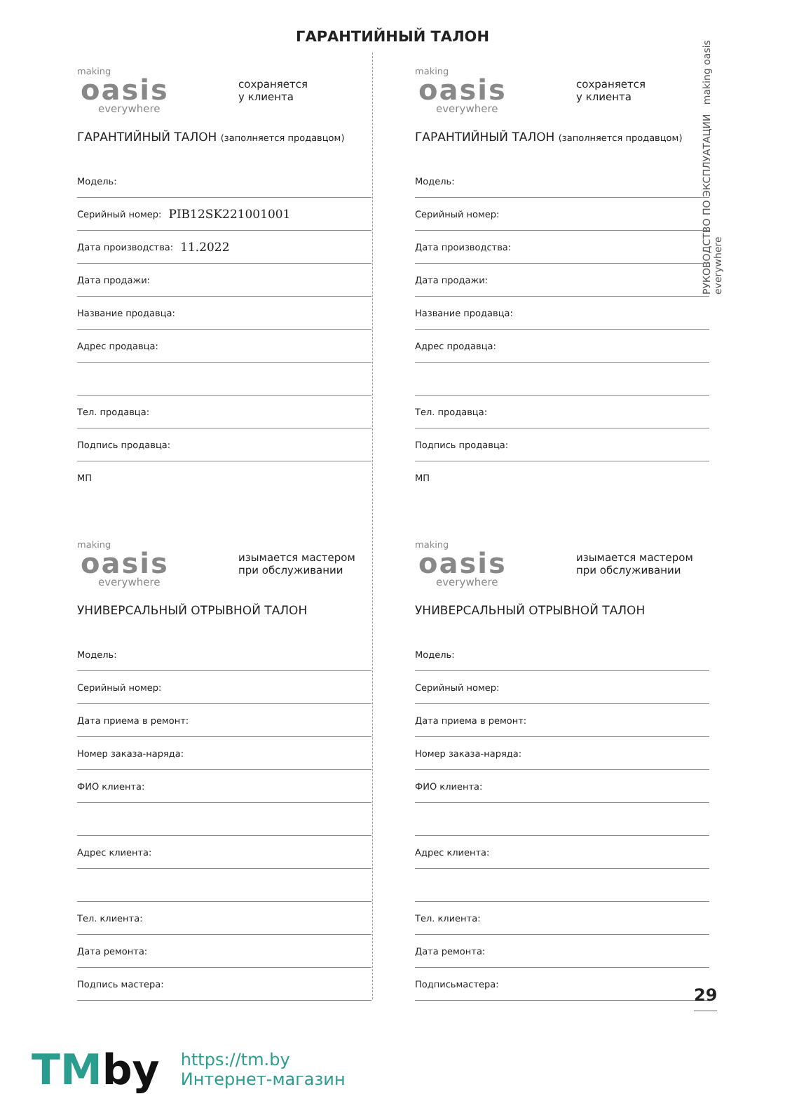ГАРАНТИЙНЫЙ ТАЛОН
РУКОВОДСТВО ПО ЭКСПЛУАТАЦИИ making oasis everywhere
making
oasis
everywhere
сохраняется
у клиента
ГАРАНТИЙНЫЙ ТАЛОН (заполняется продавцом)
Модель:
Серийный номер: PIB12SK221001001
Дата производства: 11.2022
Дата продажи:
Название продавца:
Адрес продавца:
Тел. продавца:
Подпись продавца:
МП
making
oasis
everywhere
сохраняется
у клиента
ГАРАНТИЙНЫЙ ТАЛОН (заполняется продавцом)
Модель:
Серийный номер:
Дата производства:
Дата продажи:
Название продавца:
Адрес продавца:
Тел. продавца:
Подпись продавца:
МП
making
oasis
everywhere
изымается мастером
при обслуживании
УНИВЕРСАЛЬНЫЙ ОТРЫВНОЙ ТАЛОН
Модель:
Серийный номер:
Дата приема в ремонт:
Номер заказа-наряда:
ФИО клиента:
Адрес клиента:
Тел. клиента:
Дата ремонта:
Подпись мастера:
making
oasis
everywhere
изымается мастером
при обслуживании
УНИВЕРСАЛЬНЫЙ ОТРЫВНОЙ ТАЛОН
Модель:
Серийный номер:
Дата приема в ремонт:
Номер заказа-наряда:
ФИО клиента:
Адрес клиента:
Тел. клиента:
Дата ремонта:
Подписьмастера:
29
TMby
https://tm.by
Интернет-магазин